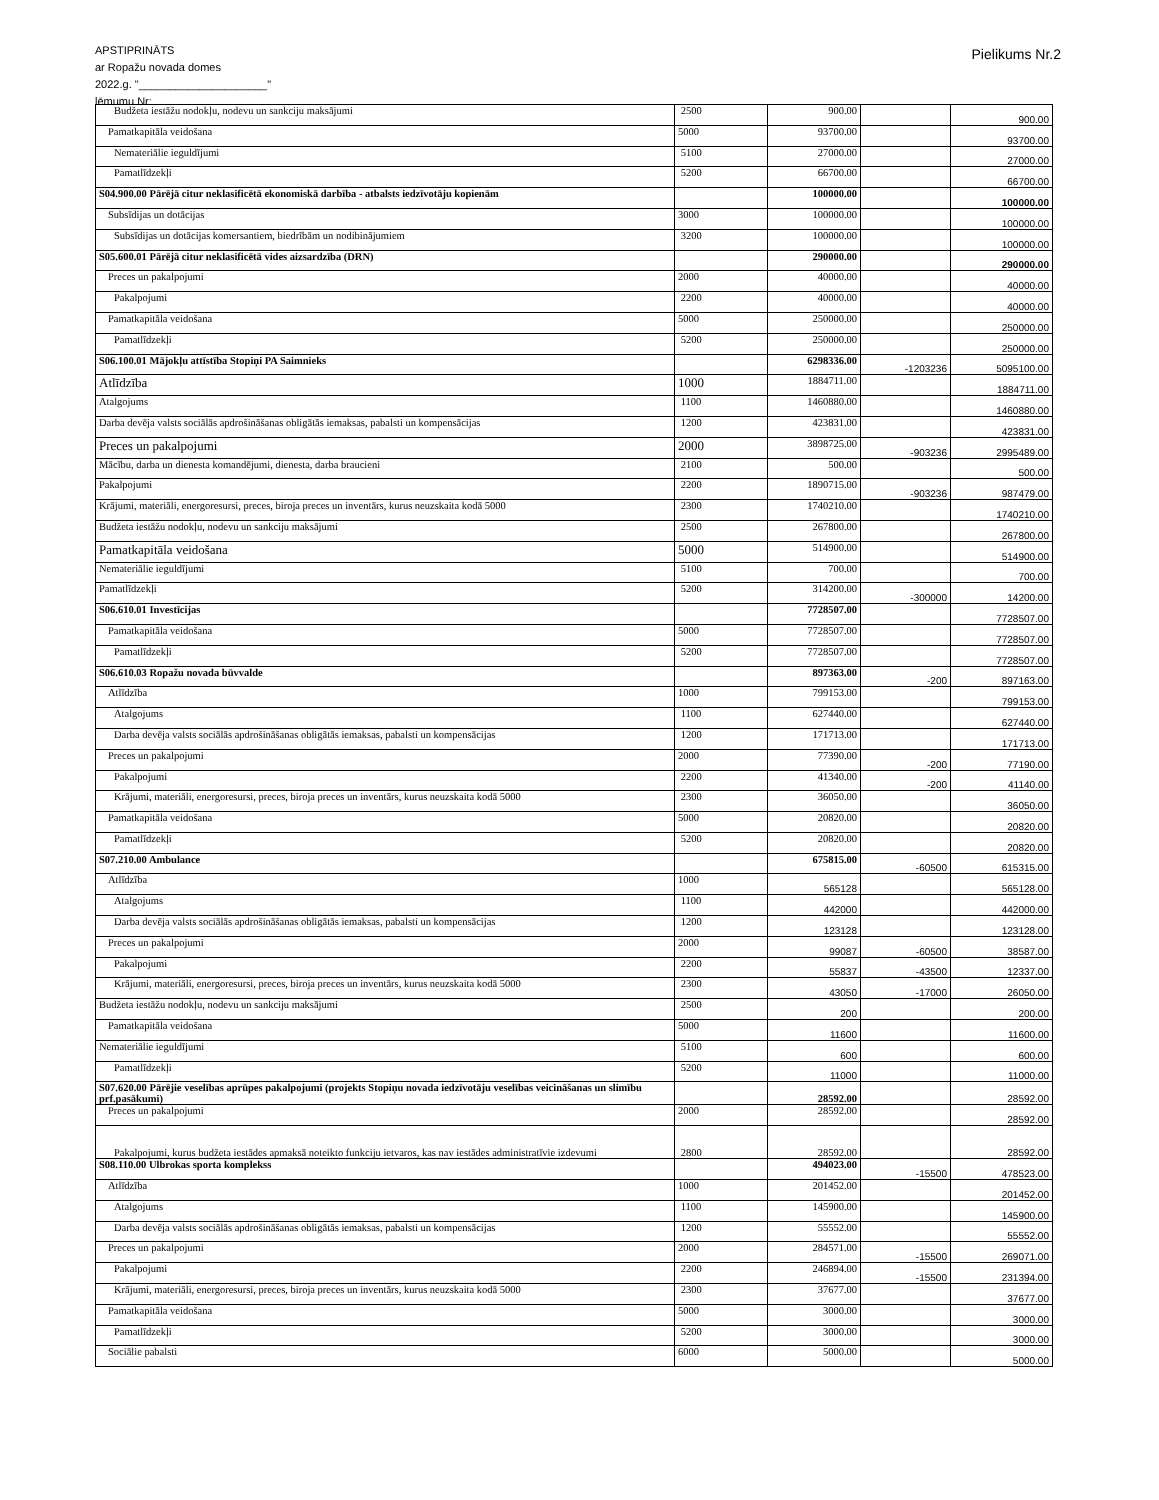APSTIPRINĀTS
ar Ropažu novada domes
2022.g. "_____________________"
lēmumu Nr:
Pielikums Nr.2
| Budžeta iestāžu nodokļu, nodevu un sankciju maksājumi | 2500 | 900.00 | | 900.00 |
| Pamatkapitāla veidošana | 5000 | 93700.00 | | 93700.00 |
| Nemateriālie ieguldījumi | 5100 | 27000.00 | | 27000.00 |
| Pamatlīdzekļi | 5200 | 66700.00 | | 66700.00 |
| S04.900.00 Pārējā citur neklasificētā ekonomiskā darbība - atbalsts iedzīvotāju kopienām | | 100000.00 | | 100000.00 |
| Subsīdijas un dotācijas | 3000 | 100000.00 | | 100000.00 |
| Subsīdijas un dotācijas komersantiem, biedrībām un nodibinājumiem | 3200 | 100000.00 | | 100000.00 |
| S05.600.01 Pārējā citur neklasificētā vides aizsardzība (DRN) | | 290000.00 | | 290000.00 |
| Preces un pakalpojumi | 2000 | 40000.00 | | 40000.00 |
| Pakalpojumi | 2200 | 40000.00 | | 40000.00 |
| Pamatkapitāla veidošana | 5000 | 250000.00 | | 250000.00 |
| Pamatlīdzekļi | 5200 | 250000.00 | | 250000.00 |
| S06.100.01 Mājokļu attīstība Stopiņi PA Saimnieks | | 6298336.00 | -1203236 | 5095100.00 |
| Atlīdzība | 1000 | 1884711.00 | | 1884711.00 |
| Atalgojums | 1100 | 1460880.00 | | 1460880.00 |
| Darba devēja valsts sociālās apdrošināšanas obligātās iemaksas, pabalsti un kompensācijas | 1200 | 423831.00 | | 423831.00 |
| Preces un pakalpojumi | 2000 | 3898725.00 | -903236 | 2995489.00 |
| Mācību, darba un dienesta komandējumi, dienesta, darba braucieni | 2100 | 500.00 | | 500.00 |
| Pakalpojumi | 2200 | 1890715.00 | -903236 | 987479.00 |
| Krājumi, materiāli, energoresursi, preces, biroja preces un inventārs, kurus neuzskaita kodā 5000 | 2300 | 1740210.00 | | 1740210.00 |
| Budžeta iestāžu nodokļu, nodevu un sankciju maksājumi | 2500 | 267800.00 | | 267800.00 |
| Pamatkapitāla veidošana | 5000 | 514900.00 | | 514900.00 |
| Nemateriālie ieguldījumi | 5100 | 700.00 | | 700.00 |
| Pamatlīdzekļi | 5200 | 314200.00 | -300000 | 14200.00 |
| S06.610.01 Investīcijas | | 7728507.00 | | 7728507.00 |
| Pamatkapitāla veidošana | 5000 | 7728507.00 | | 7728507.00 |
| Pamatlīdzekļi | 5200 | 7728507.00 | | 7728507.00 |
| S06.610.03 Ropažu novada būvvalde | | 897363.00 | -200 | 897163.00 |
| Atlīdzība | 1000 | 799153.00 | | 799153.00 |
| Atalgojums | 1100 | 627440.00 | | 627440.00 |
| Darba devēja valsts sociālās apdrošināšanas obligātās iemaksas, pabalsti un kompensācijas | 1200 | 171713.00 | | 171713.00 |
| Preces un pakalpojumi | 2000 | 77390.00 | -200 | 77190.00 |
| Pakalpojumi | 2200 | 41340.00 | -200 | 41140.00 |
| Krājumi, materiāli, energoresursi, preces, biroja preces un inventārs, kurus neuzskaita kodā 5000 | 2300 | 36050.00 | | 36050.00 |
| Pamatkapitāla veidošana | 5000 | 20820.00 | | 20820.00 |
| Pamatlīdzekļi | 5200 | 20820.00 | | 20820.00 |
| S07.210.00 Ambulance | | 675815.00 | -60500 | 615315.00 |
| Atlīdzība | 1000 | 565128 | | 565128.00 |
| Atalgojums | 1100 | 442000 | | 442000.00 |
| Darba devēja valsts sociālās apdrošināšanas obligātās iemaksas, pabalsti un kompensācijas | 1200 | 123128 | | 123128.00 |
| Preces un pakalpojumi | 2000 | 99087 | -60500 | 38587.00 |
| Pakalpojumi | 2200 | 55837 | -43500 | 12337.00 |
| Krājumi, materiāli, energoresursi, preces, biroja preces un inventārs, kurus neuzskaita kodā 5000 | 2300 | 43050 | -17000 | 26050.00 |
| Budžeta iestāžu nodokļu, nodevu un sankciju maksājumi | 2500 | 200 | | 200.00 |
| Pamatkapitāla veidošana | 5000 | 11600 | | 11600.00 |
| Nemateriālie ieguldījumi | 5100 | 600 | | 600.00 |
| Pamatlīdzekļi | 5200 | 11000 | | 11000.00 |
| S07.620.00 Pārējie veselības aprūpes pakalpojumi (projekts Stopiņu novada iedzīvotāju veselības veicināšanas un slimību prf.pasākumi) | | 28592.00 | | 28592.00 |
| Preces un pakalpojumi | 2000 | 28592.00 | | 28592.00 |
| Pakalpojumi, kurus budžeta iestādes apmaksā noteikto funkciju ietvaros, kas nav iestādes administratīvie izdevumi | 2800 | 28592.00 | | 28592.00 |
| S08.110.00 Ulbrokas sporta komplekss | | 494023.00 | -15500 | 478523.00 |
| Atlīdzība | 1000 | 201452.00 | | 201452.00 |
| Atalgojums | 1100 | 145900.00 | | 145900.00 |
| Darba devēja valsts sociālās apdrošināšanas obligātās iemaksas, pabalsti un kompensācijas | 1200 | 55552.00 | | 55552.00 |
| Preces un pakalpojumi | 2000 | 284571.00 | -15500 | 269071.00 |
| Pakalpojumi | 2200 | 246894.00 | -15500 | 231394.00 |
| Krājumi, materiāli, energoresursi, preces, biroja preces un inventārs, kurus neuzskaita kodā 5000 | 2300 | 37677.00 | | 37677.00 |
| Pamatkapitāla veidošana | 5000 | 3000.00 | | 3000.00 |
| Pamatlīdzekļi | 5200 | 3000.00 | | 3000.00 |
| Sociālie pabalsti | 6000 | 5000.00 | | 5000.00 |